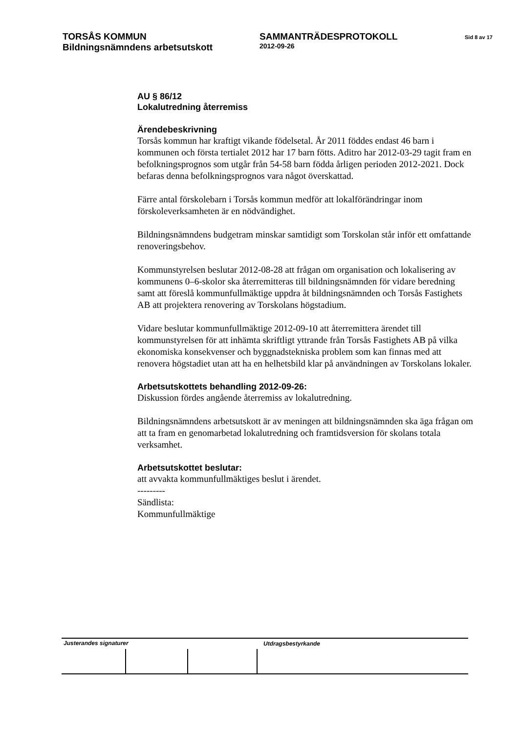TORSÅS KOMMUN SAMMANTRÄDESPROTOKOLL
Sid 8 av 17
Bildningsnämndens arbetsutskott
2012-09-26
AU § 86/12
Lokalutredning återremiss
Ärendebeskrivning
Torsås kommun har kraftigt vikande födelsetal. År 2011 föddes endast 46 barn i kommunen och första tertialet 2012 har 17 barn fötts. Aditro har 2012-03-29 tagit fram en befolkningsprognos som utgår från 54-58 barn födda årligen perioden 2012-2021. Dock befaras denna befolkningsprognos vara något överskattad.
Färre antal förskolebarn i Torsås kommun medför att lokalförändringar inom förskoleverksamheten är en nödvändighet.
Bildningsnämndens budgetram minskar samtidigt som Torskolan står inför ett omfattande renoveringsbehov.
Kommunstyrelsen beslutar 2012-08-28 att frågan om organisation och lokalisering av kommunens 0–6-skolor ska återremitteras till bildningsnämnden för vidare beredning samt att föreslå kommunfullmäktige uppdra åt bildningsnämnden och Torsås Fastighets AB att projektera renovering av Torskolans högstadium.
Vidare beslutar kommunfullmäktige 2012-09-10 att återremittera ärendet till kommunstyrelsen för att inhämta skriftligt yttrande från Torsås Fastighets AB på vilka ekonomiska konsekvenser och byggnadstekniska problem som kan finnas med att renovera högstadiet utan att ha en helhetsbild klar på användningen av Torskolans lokaler.
Arbetsutskottets behandling 2012-09-26:
Diskussion fördes angående återremiss av lokalutredning.
Bildningsnämndens arbetsutskott är av meningen att bildningsnämnden ska äga frågan om att ta fram en genomarbetad lokalutredning och framtidsversion för skolans totala verksamhet.
Arbetsutskottet beslutar:
att avvakta kommunfullmäktiges beslut i ärendet.
---------
Sändlista:
Kommunfullmäktige
Justerandes signaturer
Utdragsbestyrkande